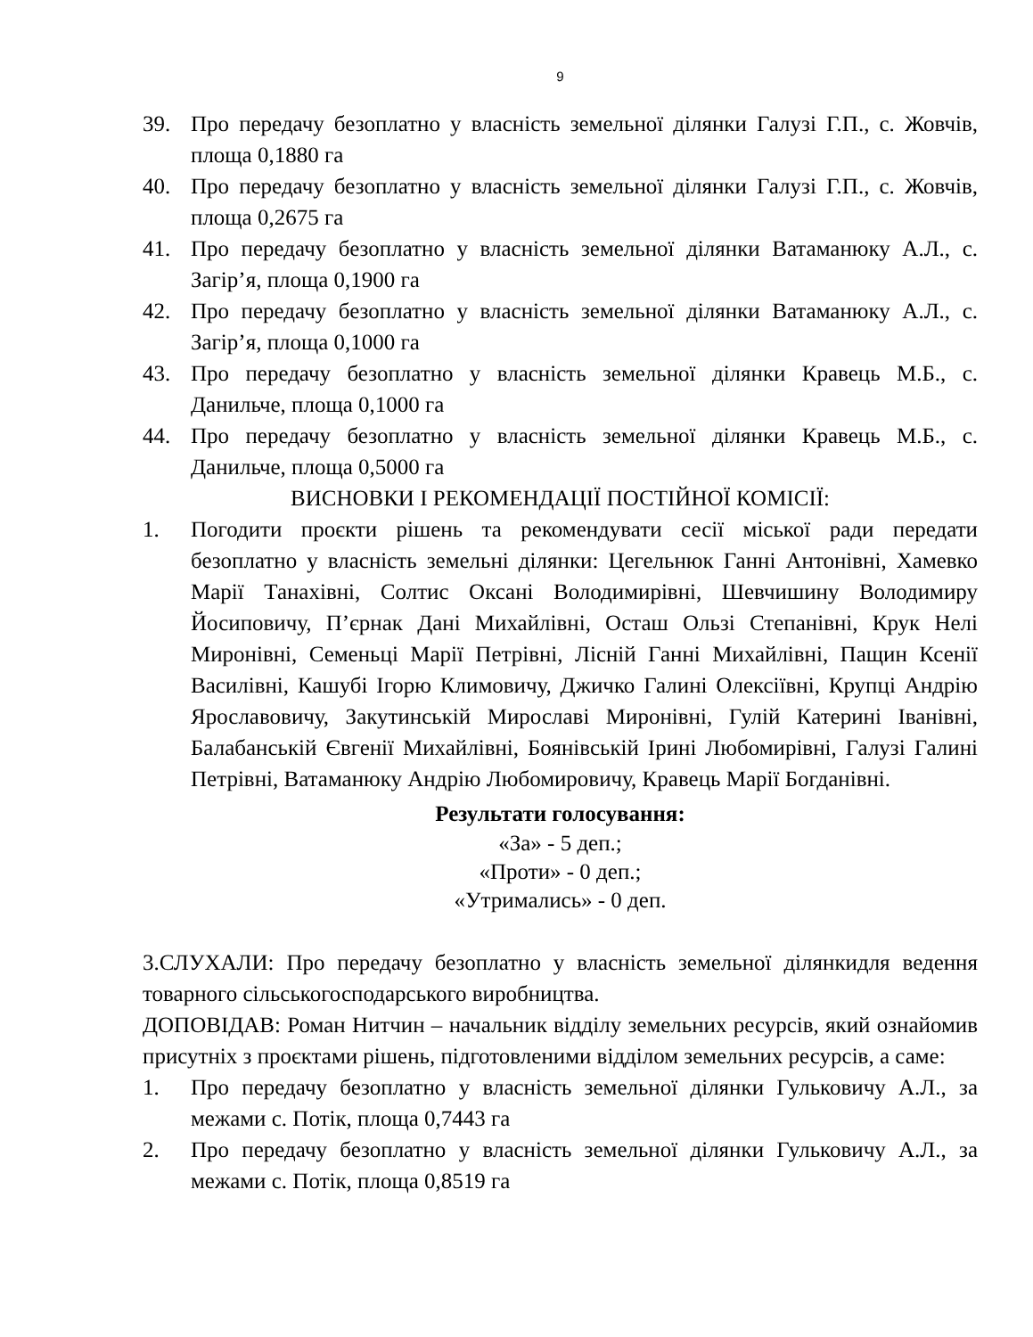9
39. Про передачу безоплатно у власність земельної ділянки Галузі Г.П., с. Жовчів, площа 0,1880 га
40. Про передачу безоплатно у власність земельної ділянки Галузі Г.П., с. Жовчів, площа 0,2675 га
41. Про передачу безоплатно у власність земельної ділянки Ватаманюку А.Л., с. Загір’я, площа 0,1900 га
42. Про передачу безоплатно у власність земельної ділянки Ватаманюку А.Л., с. Загір’я, площа 0,1000 га
43. Про передачу безоплатно у власність земельної ділянки Кравець М.Б., с. Данильче, площа 0,1000 га
44. Про передачу безоплатно у власність земельної ділянки Кравець М.Б., с. Данильче, площа 0,5000 га
ВИСНОВКИ І РЕКОМЕНДАЦІЇ ПОСТІЙНОЇ КОМІСІЇ:
1. Погодити проєкти рішень та рекомендувати сесії міської ради передати безоплатно у власність земельні ділянки: Цегельнюк Ганні Антонівні, Хамевко Марії Танахівні, Солтис Оксані Володимирівні, Шевчишину Володимиру Йосиповичу, П’єрнак Дані Михайлівні, Осташ Ользі Степанівні, Крук Нелі Миронівні, Семеньці Марії Петрівні, Лісній Ганні Михайлівні, Пащин Ксенії Василівні, Кашубі Ігорю Климовичу, Джичко Галині Олексіївні, Крупці Андрію Ярославовичу, Закутинській Мирославі Миронівні, Гулій Катерині Іванівні, Балабанській Євгенії Михайлівні, Боянівській Ірині Любомирівні, Галузі Галині Петрівні, Ватаманюку Андрію Любомировичу, Кравець Марії Богданівні.
Результати голосування:
«За» - 5 деп.;
«Проти» - 0 деп.;
«Утримались» - 0 деп.
3.СЛУХАЛИ: Про передачу безоплатно у власність земельної ділянкидля ведення товарного сільськогосподарського виробництва.
ДОПОВІДАВ: Роман Нитчин – начальник відділу земельних ресурсів, який ознайомив присутніх з проєктами рішень, підготовленими відділом земельних ресурсів, а саме:
1. Про передачу безоплатно у власність земельної ділянки Гульковичу А.Л., за межами с. Потік, площа 0,7443 га
2. Про передачу безоплатно у власність земельної ділянки Гульковичу А.Л., за межами с. Потік, площа 0,8519 га